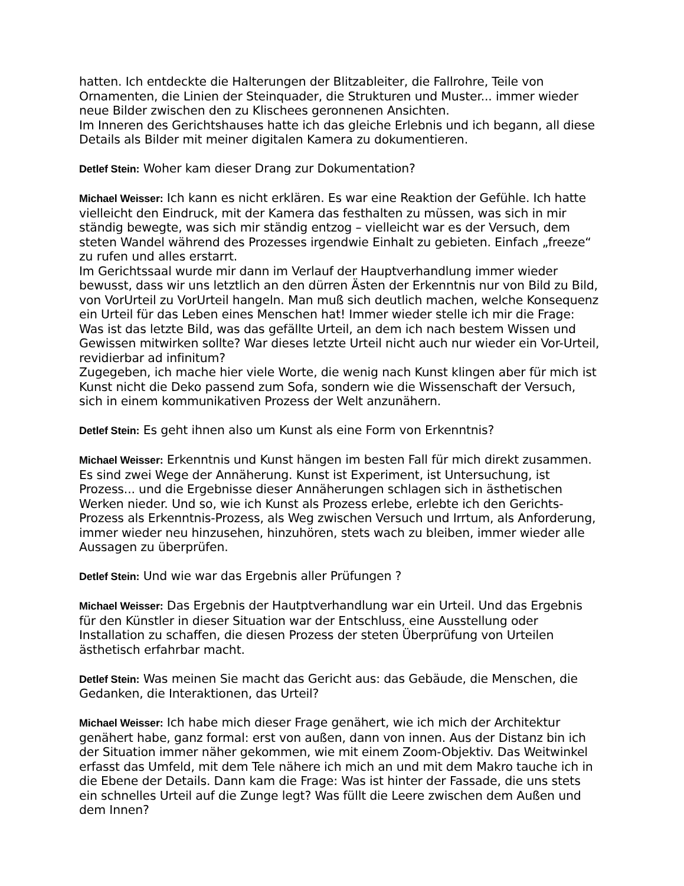hatten. Ich entdeckte die Halterungen der Blitzableiter, die Fallrohre, Teile von Ornamenten, die Linien der Steinquader, die Strukturen und Muster... immer wieder neue Bilder zwischen den zu Klischees geronnenen Ansichten.
Im Inneren des Gerichtshauses hatte ich das gleiche Erlebnis und ich begann, all diese Details als Bilder mit meiner digitalen Kamera zu dokumentieren.
Detlef Stein: Woher kam dieser Drang zur Dokumentation?
Michael Weisser: Ich kann es nicht erklären. Es war eine Reaktion der Gefühle. Ich hatte vielleicht den Eindruck, mit der Kamera das festhalten zu müssen, was sich in mir ständig bewegte, was sich mir ständig entzog – vielleicht war es der Versuch, dem steten Wandel während des Prozesses irgendwie Einhalt zu gebieten. Einfach „freeze“ zu rufen und alles erstarrt.
Im Gerichtssaal wurde mir dann im Verlauf der Hauptverhandlung immer wieder bewusst, dass wir uns letztlich an den dürren Ästen der Erkenntnis nur von Bild zu Bild, von VorUrteil zu VorUrteil hangeln. Man muß sich deutlich machen, welche Konsequenz ein Urteil für das Leben eines Menschen hat! Immer wieder stelle ich mir die Frage: Was ist das letzte Bild, was das gefällte Urteil, an dem ich nach bestem Wissen und Gewissen mitwirken sollte? War dieses letzte Urteil nicht auch nur wieder ein Vor-Urteil, revidierbar ad infinitum?
Zugegeben, ich mache hier viele Worte, die wenig nach Kunst klingen aber für mich ist Kunst nicht die Deko passend zum Sofa, sondern wie die Wissenschaft der Versuch, sich in einem kommunikativen Prozess der Welt anzunähern.
Detlef Stein: Es geht ihnen also um Kunst als eine Form von Erkenntnis?
Michael Weisser: Erkenntnis und Kunst hängen im besten Fall für mich direkt zusammen. Es sind zwei Wege der Annäherung. Kunst ist Experiment, ist Untersuchung, ist Prozess... und die Ergebnisse dieser Annäherungen schlagen sich in ästhetischen Werken nieder. Und so, wie ich Kunst als Prozess erlebe, erlebte ich den Gerichts-Prozess als Erkenntnis-Prozess, als Weg zwischen Versuch und Irrtum, als Anforderung, immer wieder neu hinzusehen, hinzuhören, stets wach zu bleiben, immer wieder alle Aussagen zu überprüfen.
Detlef Stein: Und wie war das Ergebnis aller Prüfungen ?
Michael Weisser: Das Ergebnis der Hautptverhandlung war ein Urteil. Und das Ergebnis für den Künstler in dieser Situation war der Entschluss, eine Ausstellung oder Installation zu schaffen, die diesen Prozess der steten Überprüfung von Urteilen ästhetisch erfahrbar macht.
Detlef Stein: Was meinen Sie macht das Gericht aus: das Gebäude, die Menschen, die Gedanken, die Interaktionen, das Urteil?
Michael Weisser: Ich habe mich dieser Frage genähert, wie ich mich der Architektur genähert habe, ganz formal: erst von außen, dann von innen. Aus der Distanz bin ich der Situation immer näher gekommen, wie mit einem Zoom-Objektiv. Das Weitwinkel erfasst das Umfeld, mit dem Tele nähere ich mich an und mit dem Makro tauche ich in die Ebene der Details. Dann kam die Frage: Was ist hinter der Fassade, die uns stets ein schnelles Urteil auf die Zunge legt? Was füllt die Leere zwischen dem Außen und dem Innen?